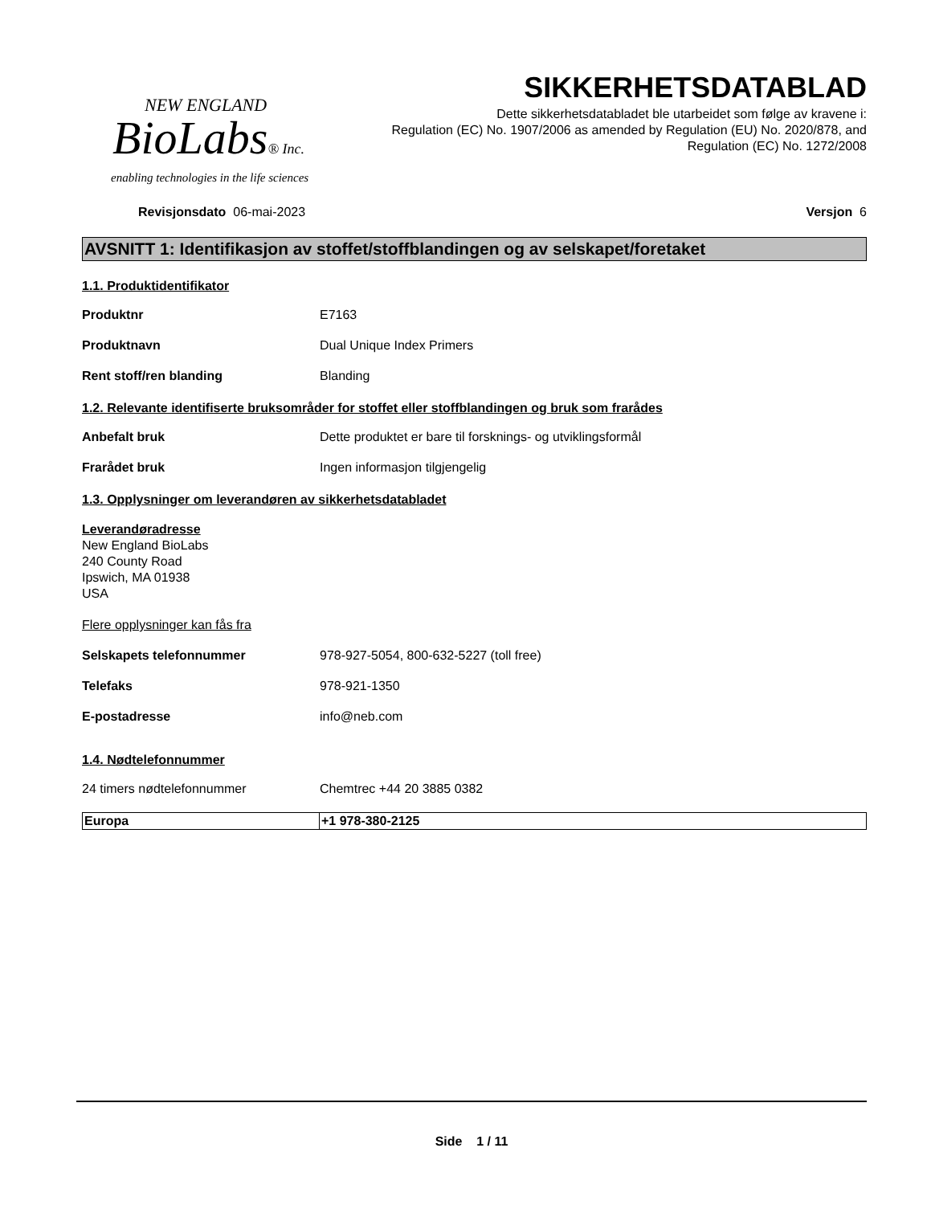NEW ENGLAND
BioLabs® Inc.
enabling technologies in the life sciences
SIKKERHETSDATABLAD
Dette sikkerhetsdatabladet ble utarbeidet som følge av kravene i:
Regulation (EC) No. 1907/2006 as amended by Regulation (EU) No. 2020/878, and
Regulation (EC) No. 1272/2008
Revisjonsdato 06-mai-2023 Versjon 6
AVSNITT 1: Identifikasjon av stoffet/stoffblandingen og av selskapet/foretaket
1.1. Produktidentifikator
Produktnr E7163
Produktnavn Dual Unique Index Primers
Rent stoff/ren blanding Blanding
1.2. Relevante identifiserte bruksområder for stoffet eller stoffblandingen og bruk som frarådes
Anbefalt bruk Dette produktet er bare til forsknings- og utviklingsformål
Frarådet bruk Ingen informasjon tilgjengelig
1.3. Opplysninger om leverandøren av sikkerhetsdatabladet
Leverandøradresse
New England BioLabs
240 County Road
Ipswich, MA 01938
USA
Flere opplysninger kan fås fra
Selskapets telefonnummer 978-927-5054, 800-632-5227 (toll free)
Telefaks 978-921-1350
E-postadresse info@neb.com
1.4. Nødtelefonnummer
24 timers nødtelefonnummer Chemtrec +44 20 3885 0382
| Europa | +1 978-380-2125 |
Side 1 / 11